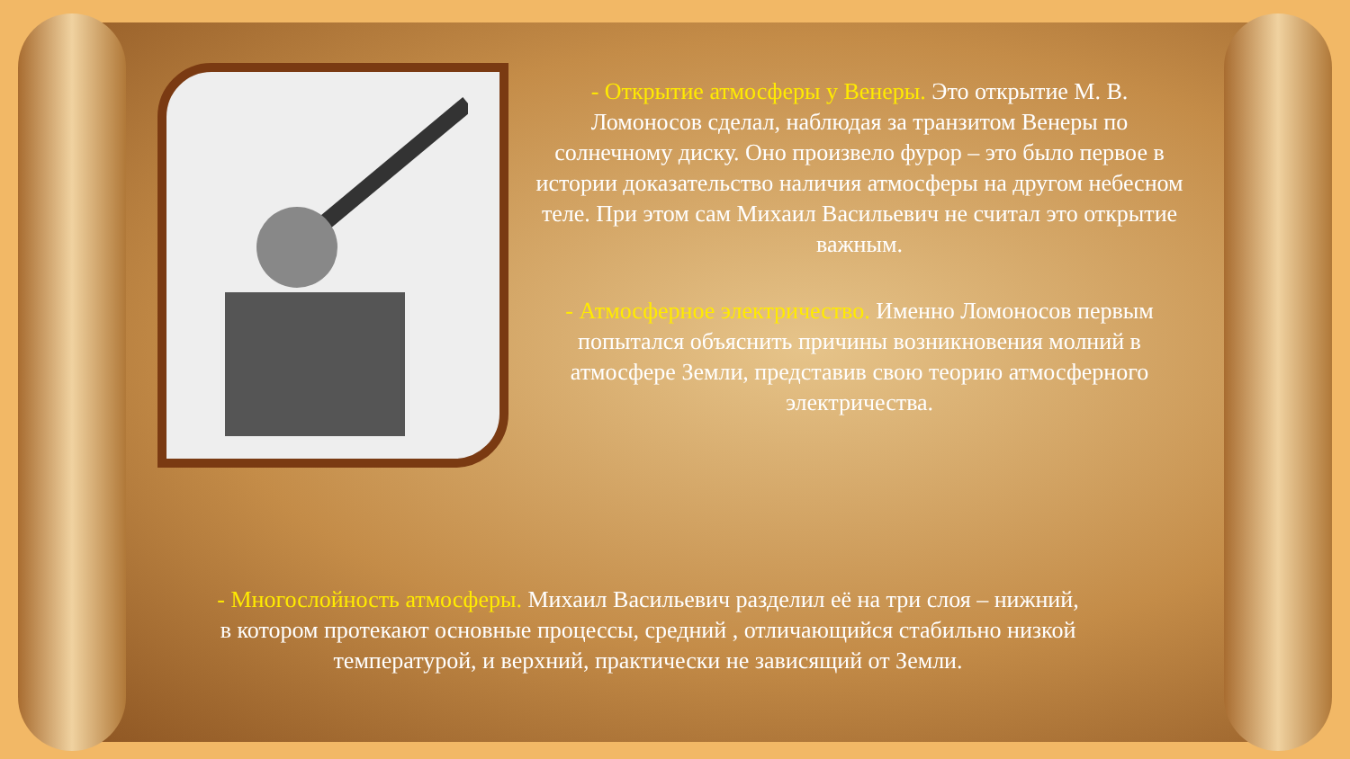- Открытие атмосферы у Венеры. Это открытие М. В. Ломоносов сделал, наблюдая за транзитом Венеры по солнечному диску. Оно произвело фурор – это было первое в истории доказательство наличия атмосферы на другом небесном теле. При этом сам Михаил Васильевич не считал это открытие важным.
- Атмосферное электричество. Именно Ломоносов первым попытался объяснить причины возникновения молний в атмосфере Земли, представив свою теорию атмосферного электричества.
- Многослойность атмосферы. Михаил Васильевич разделил её на три слоя – нижний, в котором протекают основные процессы, средний , отличающийся стабильно низкой температурой, и верхний, практически не зависящий от Земли.